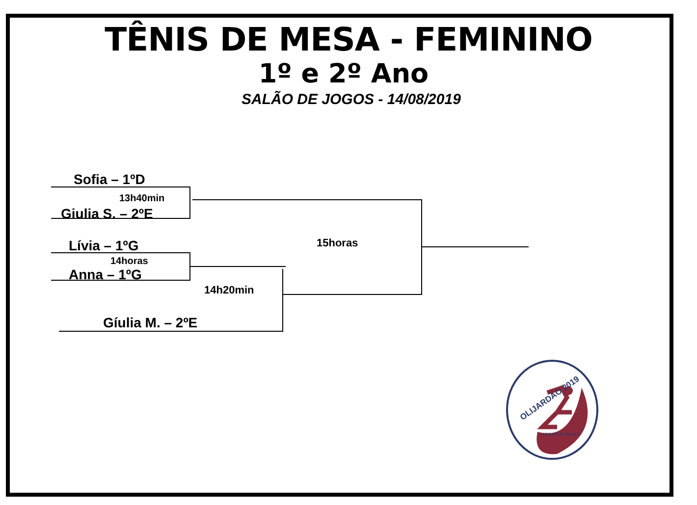TÊNIS DE MESA - FEMININO
1º e 2º Ano
SALÃO DE JOGOS - 14/08/2019
Sofia – 1ºD
13h40min
Giulia S. – 2ºE
Lívia – 1ºG
14horas
Anna – 1ºG
14h20min
15horas
Gíulia M. – 2ºE
OLIJARDÃO 2019
JARDIMSÃOPAULO